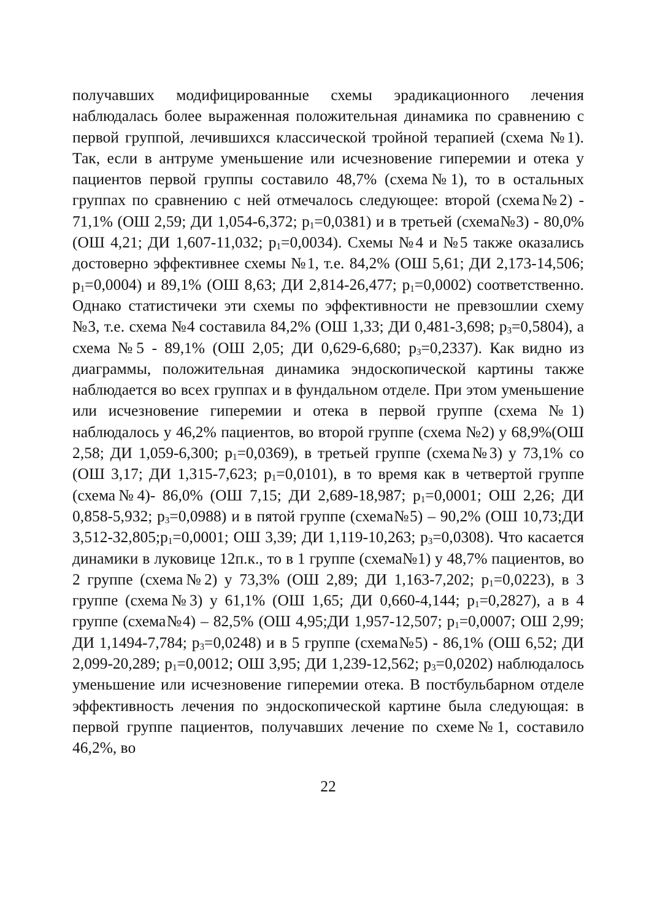получавших модифицированные схемы эрадикационного лечения наблюдалась более выраженная положительная динамика по сравнению с первой группой, лечившихся классической тройной терапией (схема №1). Так, если в антруме уменьшение или исчезновение гиперемии и отека у пациентов первой группы составило 48,7% (схема№1), то в остальных группах по сравнению с ней отмечалось следующее: второй (схема№2) - 71,1% (ОШ 2,59; ДИ 1,054-6,372; p<sub>1</sub>=0,0381) и в третьей (схема№3) - 80,0% (ОШ 4,21; ДИ 1,607-11,032; p<sub>1</sub>=0,0034). Схемы №4 и №5 также оказались достоверно эффективнее схемы №1, т.е. 84,2% (ОШ 5,61; ДИ 2,173-14,506; p<sub>1</sub>=0,0004) и 89,1% (ОШ 8,63; ДИ 2,814-26,477; p<sub>1</sub>=0,0002) соответственно. Однако статистичеки эти схемы по эффективности не превзошлии схему №3, т.е. схема №4 составила 84,2% (ОШ 1,33; ДИ 0,481-3,698; p<sub>3</sub>=0,5804), а схема №5 - 89,1% (ОШ 2,05; ДИ 0,629-6,680; p<sub>3</sub>=0,2337). Как видно из диаграммы, положительная динамика эндоскопической картины также наблюдается во всех группах и в фундальном отделе. При этом уменьшение или исчезновение гиперемии и отека в первой группе (схема №1) наблюдалось у 46,2% пациентов, во второй группе (схема №2) у 68,9%(ОШ 2,58; ДИ 1,059-6,300; p<sub>1</sub>=0,0369), в третьей группе (схема№3) у 73,1% со (ОШ 3,17; ДИ 1,315-7,623; p<sub>1</sub>=0,0101), в то время как в четвертой группе (схема№4)- 86,0% (ОШ 7,15; ДИ 2,689-18,987; p<sub>1</sub>=0,0001; ОШ 2,26; ДИ 0,858-5,932; p<sub>3</sub>=0,0988) и в пятой группе (схема№5) – 90,2% (ОШ 10,73;ДИ 3,512-32,805;p<sub>1</sub>=0,0001; ОШ 3,39; ДИ 1,119-10,263; p<sub>3</sub>=0,0308). Что касается динамики в луковице 12п.к., то в 1 группе (схема№1) у 48,7% пациентов, во 2 группе (схема№2) у 73,3% (ОШ 2,89; ДИ 1,163-7,202; p<sub>1</sub>=0,0223), в 3 группе (схема№3) у 61,1% (ОШ 1,65; ДИ 0,660-4,144; p<sub>1</sub>=0,2827), а в 4 группе (схема№4) – 82,5% (ОШ 4,95;ДИ 1,957-12,507; p<sub>1</sub>=0,0007; ОШ 2,99; ДИ 1,1494-7,784; p<sub>3</sub>=0,0248) и в 5 группе (схема№5) - 86,1% (ОШ 6,52; ДИ 2,099-20,289; p<sub>1</sub>=0,0012; ОШ 3,95; ДИ 1,239-12,562; p<sub>3</sub>=0,0202) наблюдалось уменьшение или исчезновение гиперемии отека. В постбульбарном отделе эффективность лечения по эндоскопической картине была следующая: в первой группе пациентов, получавших лечение по схеме№1, составило 46,2%, во
22